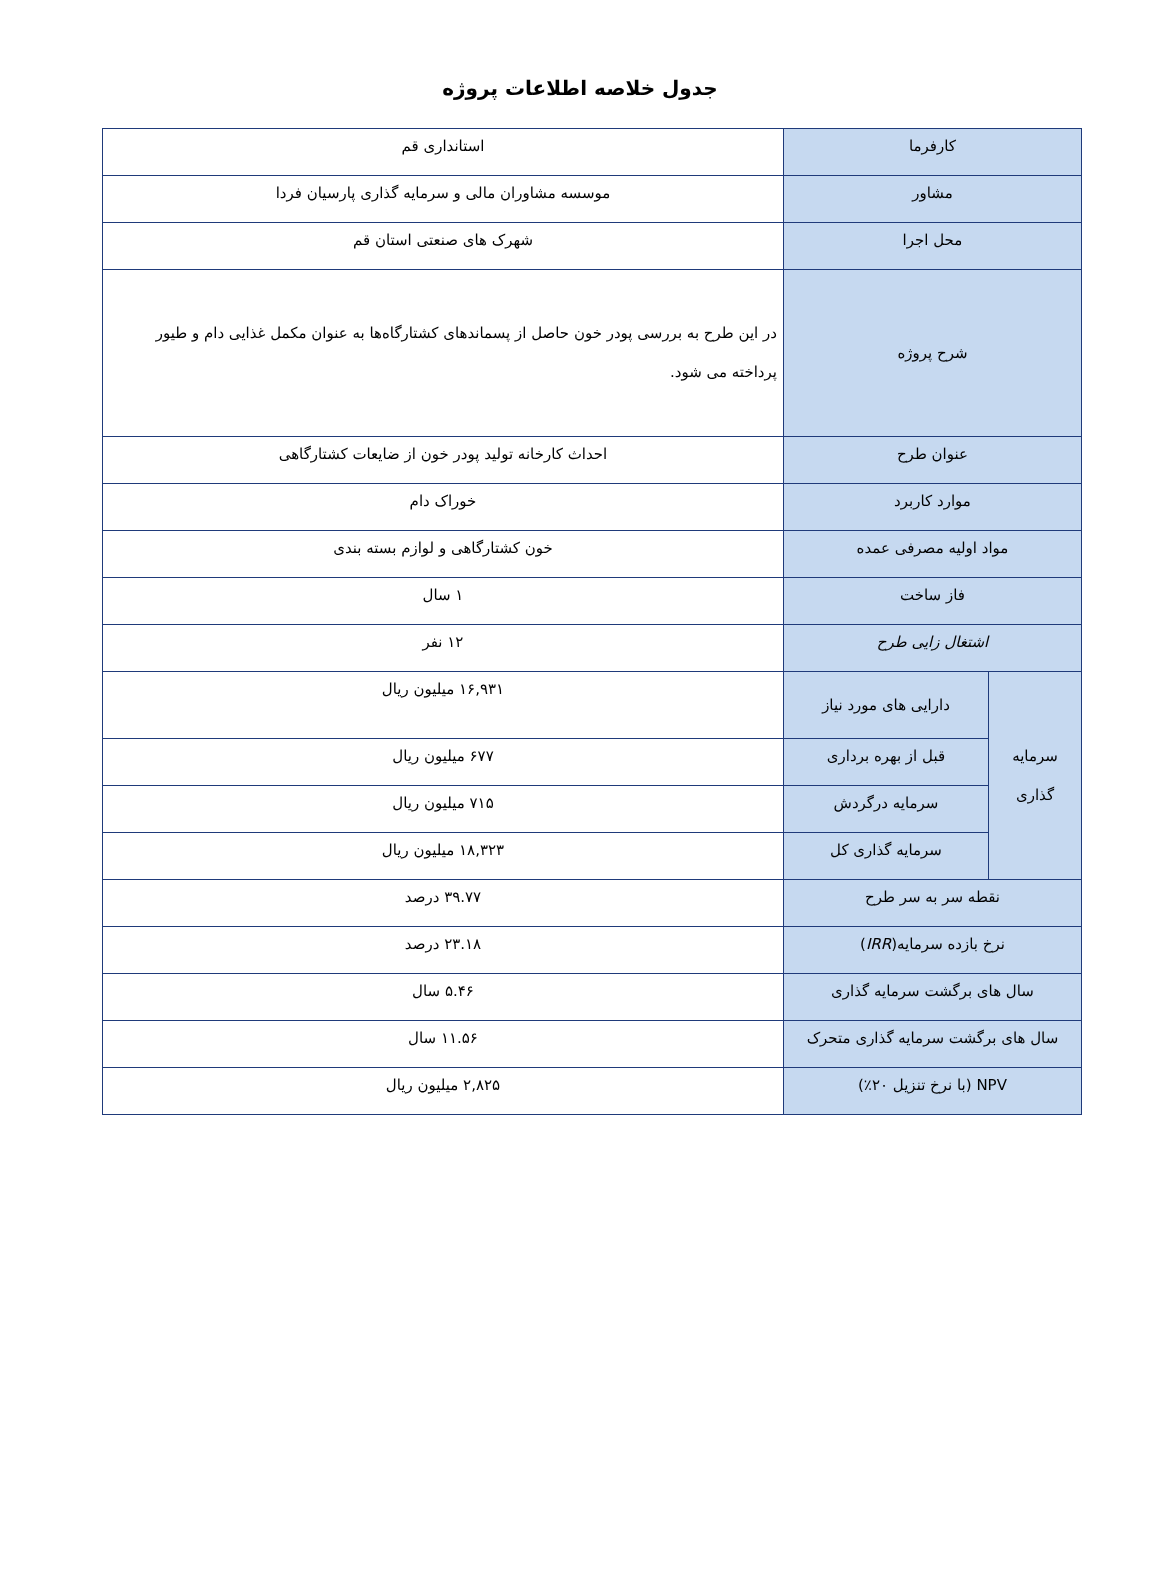جدول خلاصه اطلاعات پروژه
| کارفرما | | استانداری قم |
| مشاور | | موسسه مشاوران مالی و سرمایه گذاری پارسیان فردا |
| محل اجرا | | شهرک های صنعتی استان قم |
| شرح پروژه | | در این طرح به بررسی پودر خون حاصل از پسماندهای کشتارگاه‌ها به عنوان مکمل غذایی دام و طیور پرداخته می شود. |
| عنوان طرح | | احداث کارخانه تولید پودر خون از ضایعات کشتارگاهی |
| موارد کاربرد | | خوراک دام |
| مواد اولیه مصرفی عمده | | خون کشتارگاهی و لوازم بسته بندی |
| فاز ساخت | | ۱ سال |
| اشتغال زایی طرح | | ۱۲ نفر |
| سرمایه گذاری | دارایی های مورد نیاز | ۱۶,۹۳۱ میلیون ریال |
| | قبل از بهره برداری | ۶۷۷ میلیون ریال |
| | سرمایه درگردش | ۷۱۵ میلیون ریال |
| | سرمایه گذاری کل | ۱۸,۳۲۳ میلیون ریال |
| نقطه سر به سر طرح | | ۳۹.۷۷ درصد |
| نرخ بازده سرمایه( IRR ) | | ۲۳.۱۸ درصد |
| سال های برگشت سرمایه گذاری | | ۵.۴۶ سال |
| سال های برگشت سرمایه گذاری متحرک | | ۱۱.۵۶ سال |
| NPV (با نرخ تنزیل ۲۰٪) | | ۲,۸۲۵ میلیون ریال |